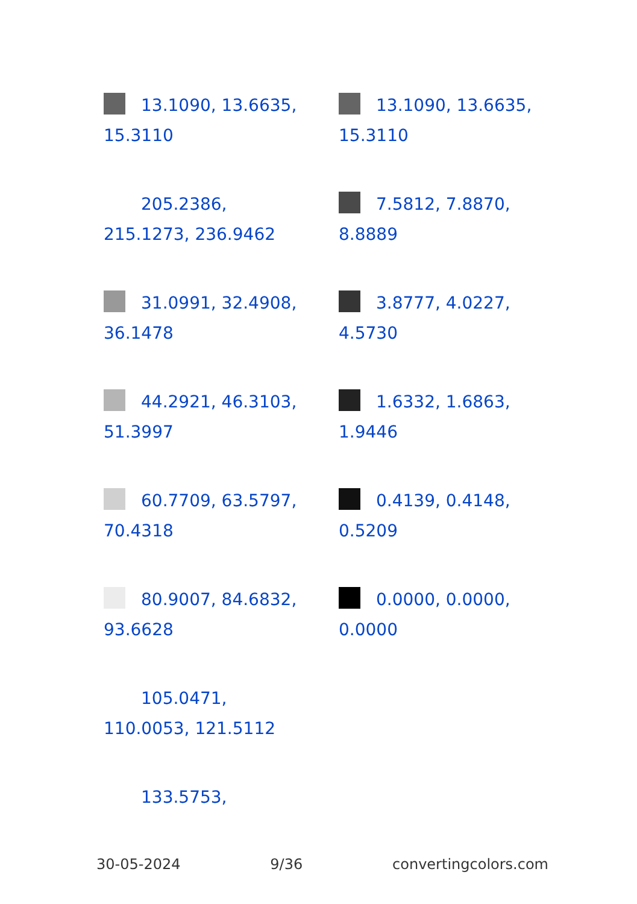13.1090, 13.6635,
15.3110
13.1090, 13.6635,
15.3110
205.2386,
215.1273, 236.9462
7.5812, 7.8870,
8.8889
31.0991, 32.4908,
36.1478
3.8777, 4.0227,
4.5730
44.2921, 46.3103,
51.3997
1.6332, 1.6863,
1.9446
60.7709, 63.5797,
70.4318
0.4139, 0.4148,
0.5209
80.9007, 84.6832,
93.6628
0.0000, 0.0000,
0.0000
105.0471,
110.0053, 121.5112
133.5753,
30-05-2024 9/36 convertingcolors.com